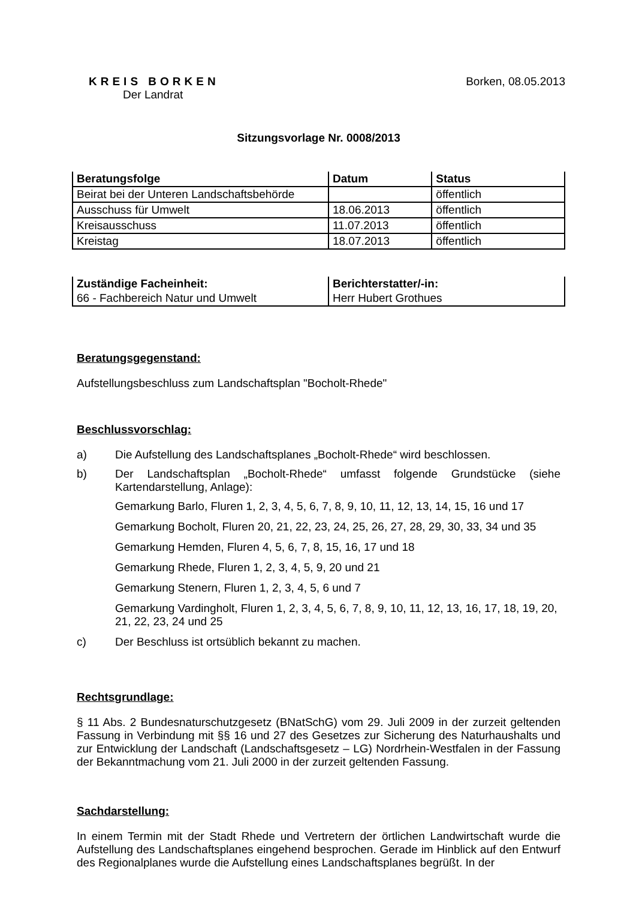KREIS BORKEN
Der Landrat
Borken, 08.05.2013
Sitzungsvorlage Nr. 0008/2013
| Beratungsfolge | Datum | Status |
| --- | --- | --- |
| Beirat bei der Unteren Landschaftsbehörde | | öffentlich |
| Ausschuss für Umwelt | 18.06.2013 | öffentlich |
| Kreisausschuss | 11.07.2013 | öffentlich |
| Kreistag | 18.07.2013 | öffentlich |
| Zuständige Facheinheit: | Berichterstatter/-in: |
| --- | --- |
| 66 - Fachbereich Natur und Umwelt | Herr Hubert Grothues |
Beratungsgegenstand:
Aufstellungsbeschluss zum Landschaftsplan "Bocholt-Rhede"
Beschlussvorschlag:
a) Die Aufstellung des Landschaftsplanes „Bocholt-Rhede“ wird beschlossen.
b) Der Landschaftsplan „Bocholt-Rhede“ umfasst folgende Grundstücke (siehe Kartendarstellung, Anlage):
Gemarkung Barlo, Fluren 1, 2, 3, 4, 5, 6, 7, 8, 9, 10, 11, 12, 13, 14, 15, 16 und 17
Gemarkung Bocholt, Fluren 20, 21, 22, 23, 24, 25, 26, 27, 28, 29, 30, 33, 34 und 35
Gemarkung Hemden, Fluren 4, 5, 6, 7, 8, 15, 16, 17 und 18
Gemarkung Rhede, Fluren 1, 2, 3, 4, 5, 9, 20 und 21
Gemarkung Stenern, Fluren 1, 2, 3, 4, 5, 6 und 7
Gemarkung Vardingholt, Fluren 1, 2, 3, 4, 5, 6, 7, 8, 9, 10, 11, 12, 13, 16, 17, 18, 19, 20, 21, 22, 23, 24 und 25
c) Der Beschluss ist ortsüblich bekannt zu machen.
Rechtsgrundlage:
§ 11 Abs. 2 Bundesnaturschutzgesetz (BNatSchG) vom 29. Juli 2009 in der zurzeit geltenden Fassung in Verbindung mit §§ 16 und 27 des Gesetzes zur Sicherung des Naturhaushalts und zur Entwicklung der Landschaft (Landschaftsgesetz – LG) Nordrhein-Westfalen in der Fassung der Bekanntmachung vom 21. Juli 2000 in der zurzeit geltenden Fassung.
Sachdarstellung:
In einem Termin mit der Stadt Rhede und Vertretern der örtlichen Landwirtschaft wurde die Aufstellung des Landschaftsplanes eingehend besprochen. Gerade im Hinblick auf den Entwurf des Regionalplanes wurde die Aufstellung eines Landschaftsplanes begrüßt. In der